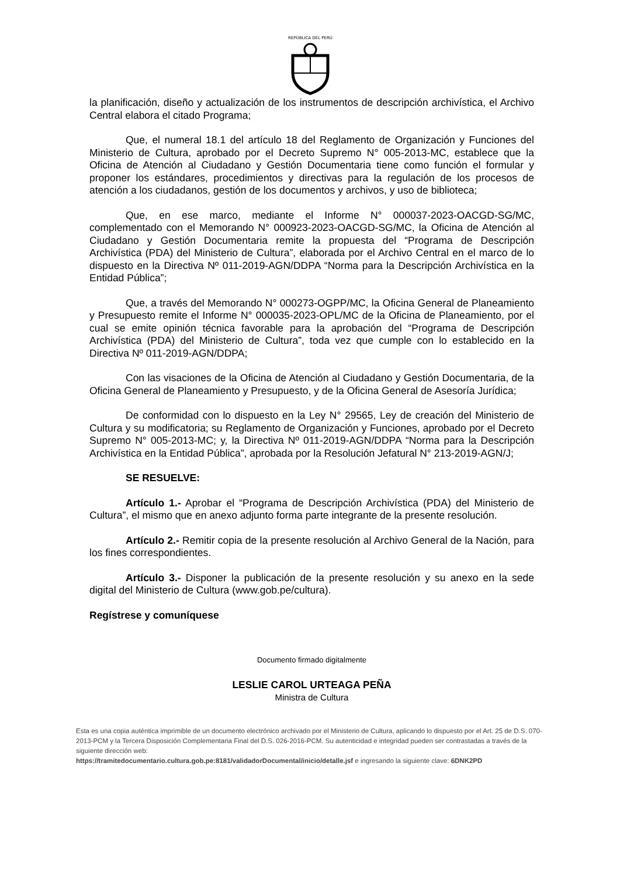REPÚBLICA DEL PERÚ
la planificación, diseño y actualización de los instrumentos de descripción archivística, el Archivo Central elabora el citado Programa;
Que, el numeral 18.1 del artículo 18 del Reglamento de Organización y Funciones del Ministerio de Cultura, aprobado por el Decreto Supremo N° 005-2013-MC, establece que la Oficina de Atención al Ciudadano y Gestión Documentaria tiene como función el formular y proponer los estándares, procedimientos y directivas para la regulación de los procesos de atención a los ciudadanos, gestión de los documentos y archivos, y uso de biblioteca;
Que, en ese marco, mediante el Informe N° 000037-2023-OACGD-SG/MC, complementado con el Memorando N° 000923-2023-OACGD-SG/MC, la Oficina de Atención al Ciudadano y Gestión Documentaria remite la propuesta del “Programa de Descripción Archivística (PDA) del Ministerio de Cultura”, elaborada por el Archivo Central en el marco de lo dispuesto en la Directiva Nº 011-2019-AGN/DDPA “Norma para la Descripción Archivística en la Entidad Pública”;
Que, a través del Memorando N° 000273-OGPP/MC, la Oficina General de Planeamiento y Presupuesto remite el Informe N° 000035-2023-OPL/MC de la Oficina de Planeamiento, por el cual se emite opinión técnica favorable para la aprobación del “Programa de Descripción Archivística (PDA) del Ministerio de Cultura”, toda vez que cumple con lo establecido en la Directiva Nº 011-2019-AGN/DDPA;
Con las visaciones de la Oficina de Atención al Ciudadano y Gestión Documentaria, de la Oficina General de Planeamiento y Presupuesto, y de la Oficina General de Asesoría Jurídica;
De conformidad con lo dispuesto en la Ley N° 29565, Ley de creación del Ministerio de Cultura y su modificatoria; su Reglamento de Organización y Funciones, aprobado por el Decreto Supremo N° 005-2013-MC; y, la Directiva Nº 011-2019-AGN/DDPA “Norma para la Descripción Archivística en la Entidad Pública”, aprobada por la Resolución Jefatural N° 213-2019-AGN/J;
SE RESUELVE:
Artículo 1.- Aprobar el “Programa de Descripción Archivística (PDA) del Ministerio de Cultura”, el mismo que en anexo adjunto forma parte integrante de la presente resolución.
Artículo 2.- Remitir copia de la presente resolución al Archivo General de la Nación, para los fines correspondientes.
Artículo 3.- Disponer la publicación de la presente resolución y su anexo en la sede digital del Ministerio de Cultura (www.gob.pe/cultura).
Regístrese y comuníquese
Documento firmado digitalmente
LESLIE CAROL URTEAGA PEÑA
Ministra de Cultura
Esta es una copia auténtica imprimible de un documento electrónico archivado por el Ministerio de Cultura, aplicando lo dispuesto por el Art. 25 de D.S. 070-2013-PCM y la Tercera Disposición Complementaria Final del D.S. 026-2016-PCM. Su autenticidad e integridad pueden ser contrastadas a través de la siguiente dirección web:
https://tramitedocumentario.cultura.gob.pe:8181/validadorDocumental/inicio/detalle.jsf e ingresando la siguiente clave: 6DNK2PD